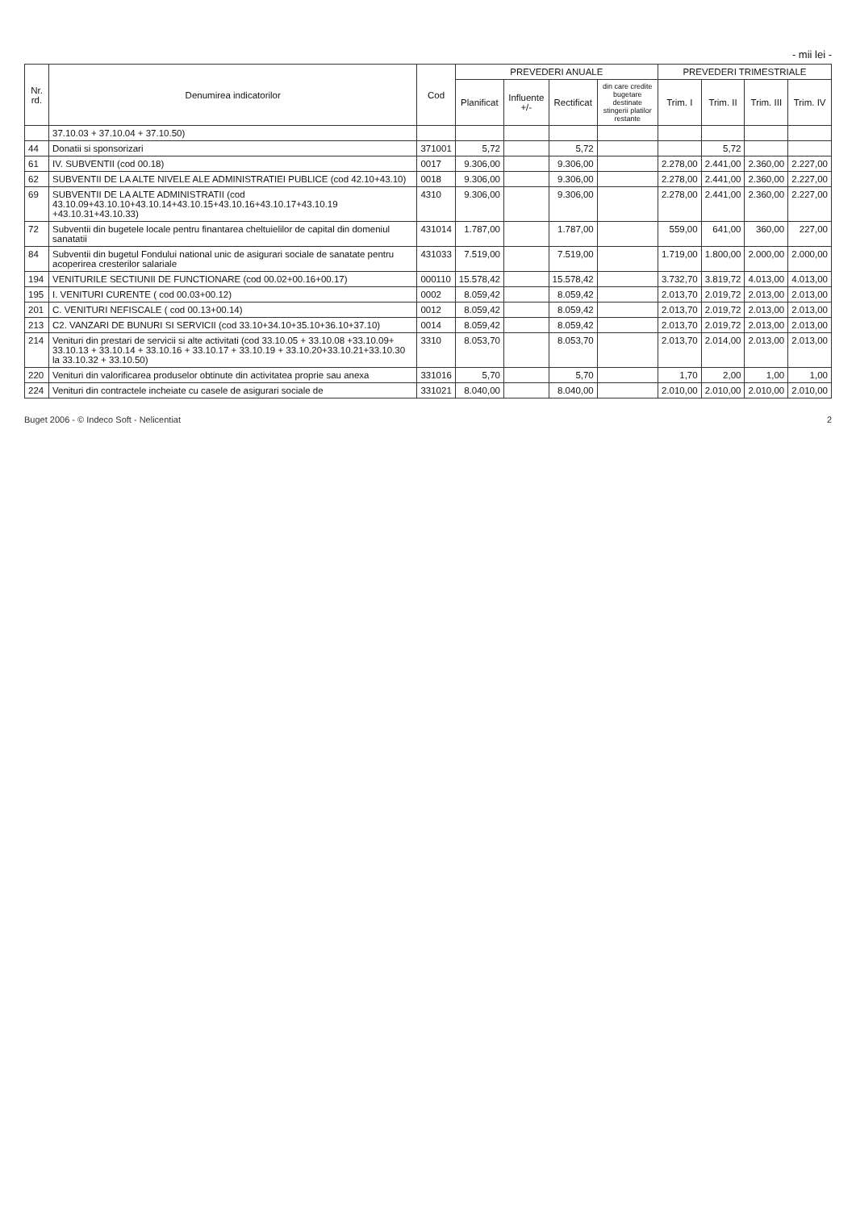- mii lei -
| Nr. rd. | Denumirea indicatorilor | Cod | PREVEDERI ANUALE | | | | PREVEDERI TRIMESTRIALE | | | |
| --- | --- | --- | --- | --- | --- | --- | --- | --- | --- | --- |
| | | | Planificat | Influente +/- | Rectificat | din care credite bugetare destinate stingerii platilor restante | Trim. I | Trim. II | Trim. III | Trim. IV |
| | 37.10.03 + 37.10.04 + 37.10.50) | | | | | | | | | |
| 44 | Donatii si sponsorizari | 371001 | 5,72 | | 5,72 | | | 5,72 | | |
| 61 | IV. SUBVENTII (cod 00.18) | 0017 | 9.306,00 | | 9.306,00 | | 2.278,00 | 2.441,00 | 2.360,00 | 2.227,00 |
| 62 | SUBVENTII DE LA ALTE NIVELE ALE ADMINISTRATIEI PUBLICE (cod 42.10+43.10) | 0018 | 9.306,00 | | 9.306,00 | | 2.278,00 | 2.441,00 | 2.360,00 | 2.227,00 |
| 69 | SUBVENTII DE LA ALTE ADMINISTRATII (cod 43.10.09+43.10.10+43.10.14+43.10.15+43.10.16+43.10.17+43.10.19 +43.10.31+43.10.33) | 4310 | 9.306,00 | | 9.306,00 | | 2.278,00 | 2.441,00 | 2.360,00 | 2.227,00 |
| 72 | Subventii din bugetele locale pentru finantarea cheltuielilor de capital din domeniul sanatatii | 431014 | 1.787,00 | | 1.787,00 | | 559,00 | 641,00 | 360,00 | 227,00 |
| 84 | Subventii din bugetul Fondului national unic de asigurari sociale de sanatate pentru acoperirea cresterilor salariale | 431033 | 7.519,00 | | 7.519,00 | | 1.719,00 | 1.800,00 | 2.000,00 | 2.000,00 |
| 194 | VENITURILE SECTIUNII DE FUNCTIONARE (cod 00.02+00.16+00.17) | 000110 | 15.578,42 | | 15.578,42 | | 3.732,70 | 3.819,72 | 4.013,00 | 4.013,00 |
| 195 | I. VENITURI CURENTE ( cod 00.03+00.12) | 0002 | 8.059,42 | | 8.059,42 | | 2.013,70 | 2.019,72 | 2.013,00 | 2.013,00 |
| 201 | C. VENITURI NEFISCALE ( cod 00.13+00.14) | 0012 | 8.059,42 | | 8.059,42 | | 2.013,70 | 2.019,72 | 2.013,00 | 2.013,00 |
| 213 | C2. VANZARI DE BUNURI SI SERVICII (cod 33.10+34.10+35.10+36.10+37.10) | 0014 | 8.059,42 | | 8.059,42 | | 2.013,70 | 2.019,72 | 2.013,00 | 2.013,00 |
| 214 | Venituri din prestari de servicii si alte activitati (cod 33.10.05 + 33.10.08 +33.10.09+ 33.10.13 + 33.10.14 + 33.10.16 + 33.10.17 + 33.10.19 + 33.10.20+33.10.21+33.10.30 la 33.10.32 + 33.10.50) | 3310 | 8.053,70 | | 8.053,70 | | 2.013,70 | 2.014,00 | 2.013,00 | 2.013,00 |
| 220 | Venituri din valorificarea produselor obtinute din activitatea proprie sau anexa | 331016 | 5,70 | | 5,70 | | 1,70 | 2,00 | 1,00 | 1,00 |
| 224 | Venituri din contractele incheiate cu casele de asigurari sociale de | 331021 | 8.040,00 | | 8.040,00 | | 2.010,00 | 2.010,00 | 2.010,00 | 2.010,00 |
Buget 2006 - © Indeco Soft - Nelicentiat 2